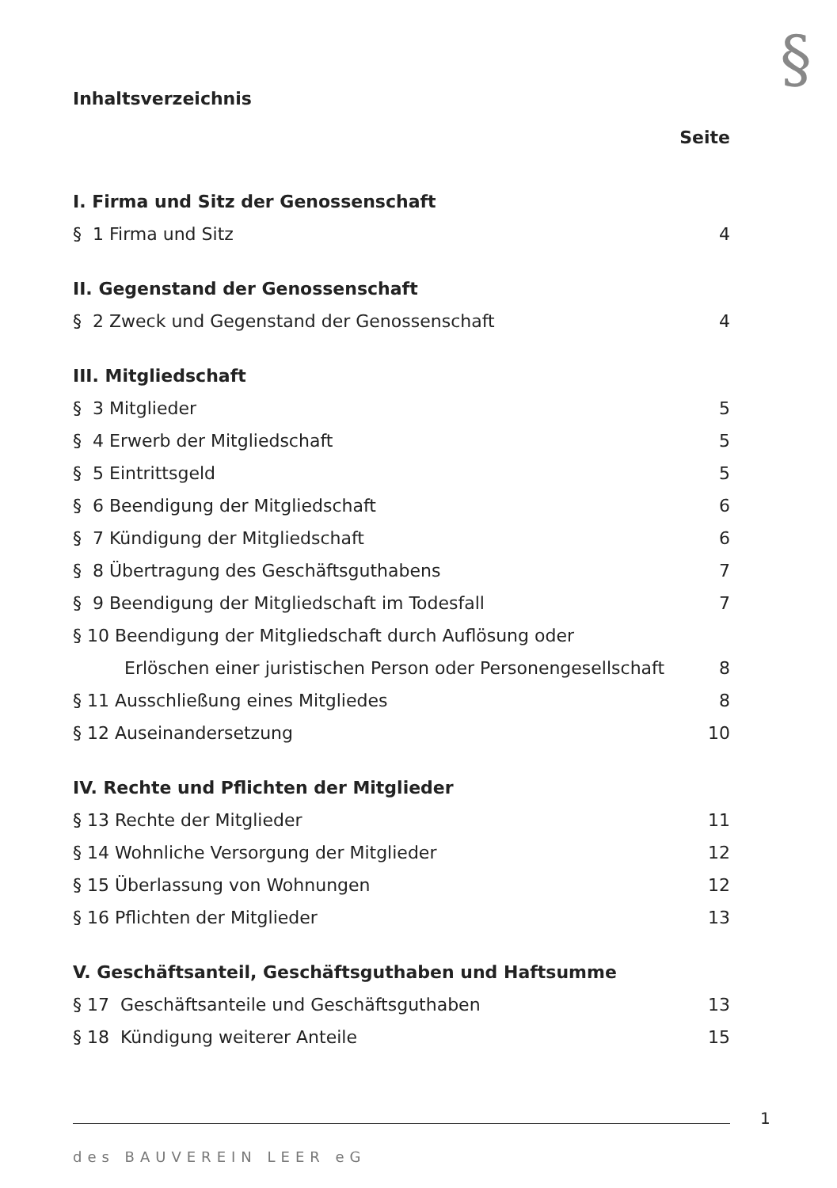§
Inhaltsverzeichnis
Seite
I. Firma und Sitz der Genossenschaft
§ 1 Firma und Sitz 4
II. Gegenstand der Genossenschaft
§ 2 Zweck und Gegenstand der Genossenschaft 4
III. Mitgliedschaft
§ 3 Mitglieder 5
§ 4 Erwerb der Mitgliedschaft 5
§ 5 Eintrittsgeld 5
§ 6 Beendigung der Mitgliedschaft 6
§ 7 Kündigung der Mitgliedschaft 6
§ 8 Übertragung des Geschäftsguthabens 7
§ 9 Beendigung der Mitgliedschaft im Todesfall 7
§ 10 Beendigung der Mitgliedschaft durch Auflösung oder
Erlöschen einer juristischen Person oder Personengesellschaft 8
§ 11 Ausschließung eines Mitgliedes 8
§ 12 Auseinandersetzung 10
IV. Rechte und Pflichten der Mitglieder
§ 13 Rechte der Mitglieder 11
§ 14 Wohnliche Versorgung der Mitglieder 12
§ 15 Überlassung von Wohnungen 12
§ 16 Pflichten der Mitglieder 13
V. Geschäftsanteil, Geschäftsguthaben und Haftsumme
§ 17 Geschäftsanteile und Geschäftsguthaben 13
§ 18 Kündigung weiterer Anteile 15
1
des BAUVEREIN LEER eG